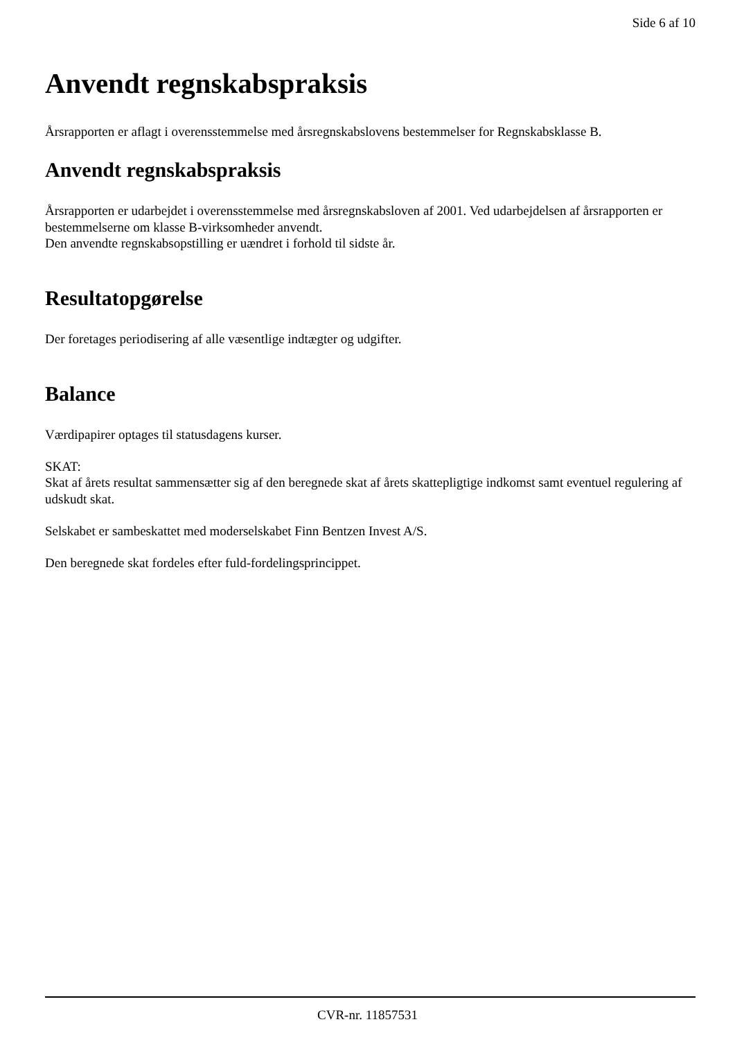Side 6 af 10
Anvendt regnskabspraksis
Årsrapporten er aflagt i overensstemmelse med årsregnskabslovens bestemmelser for Regnskabsklasse B.
Anvendt regnskabspraksis
Årsrapporten er udarbejdet i overensstemmelse med årsregnskabsloven af 2001. Ved udarbejdelsen af årsrapporten er bestemmelserne om klasse B-virksomheder anvendt.
Den anvendte regnskabsopstilling er uændret i forhold til sidste år.
Resultatopgørelse
Der foretages periodisering af alle væsentlige indtægter og udgifter.
Balance
Værdipapirer optages til statusdagens kurser.
SKAT:
Skat af årets resultat sammensætter sig af den beregnede skat af årets skattepligtige indkomst samt eventuel regulering af udskudt skat.
Selskabet er sambeskattet med moderselskabet Finn Bentzen Invest A/S.
Den beregnede skat fordeles efter fuld-fordelingsprincippet.
CVR-nr. 11857531